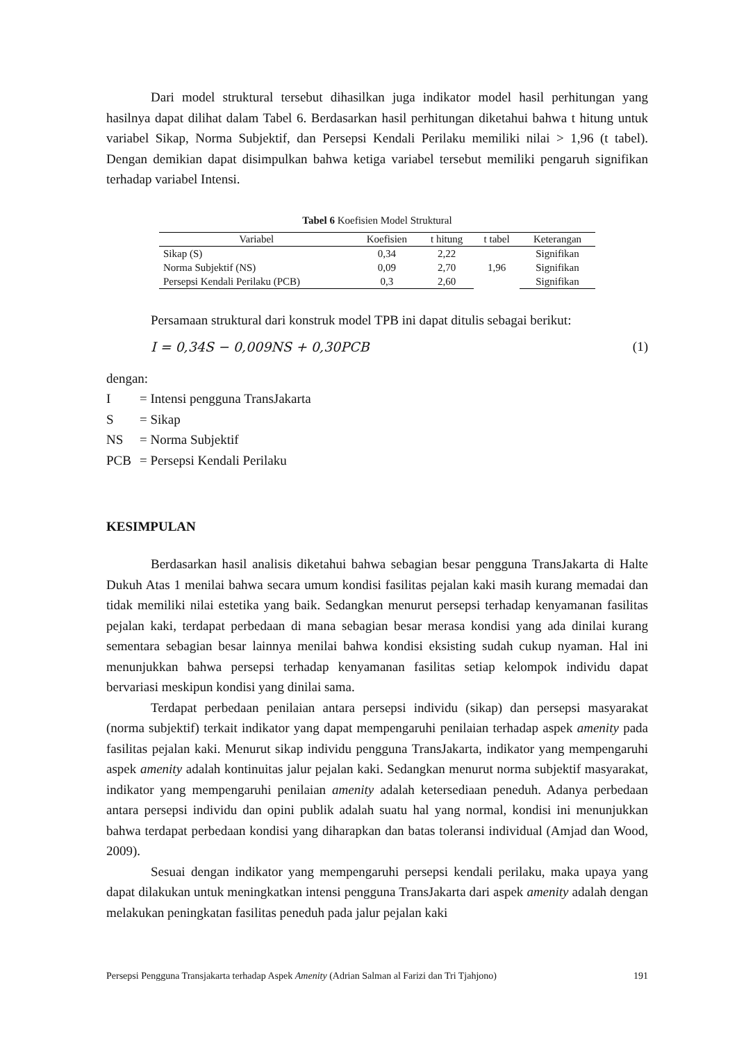Dari model struktural tersebut dihasilkan juga indikator model hasil perhitungan yang hasilnya dapat dilihat dalam Tabel 6. Berdasarkan hasil perhitungan diketahui bahwa t hitung untuk variabel Sikap, Norma Subjektif, dan Persepsi Kendali Perilaku memiliki nilai > 1,96 (t tabel). Dengan demikian dapat disimpulkan bahwa ketiga variabel tersebut memiliki pengaruh signifikan terhadap variabel Intensi.
Tabel 6 Koefisien Model Struktural
| Variabel | Koefisien | t hitung | t tabel | Keterangan |
| --- | --- | --- | --- | --- |
| Sikap (S) | 0,34 | 2,22 | 1,96 | Signifikan |
| Norma Subjektif (NS) | 0,09 | 2,70 | | Signifikan |
| Persepsi Kendali Perilaku (PCB) | 0,3 | 2,60 | | Signifikan |
Persamaan struktural dari konstruk model TPB ini dapat ditulis sebagai berikut:
I = 0,34S − 0,009NS + 0,30PCB (1)
dengan:
| I | = Intensi pengguna TransJakarta |
| S | = Sikap |
| NS | = Norma Subjektif |
| PCB | = Persepsi Kendali Perilaku |
KESIMPULAN
Berdasarkan hasil analisis diketahui bahwa sebagian besar pengguna TransJakarta di Halte Dukuh Atas 1 menilai bahwa secara umum kondisi fasilitas pejalan kaki masih kurang memadai dan tidak memiliki nilai estetika yang baik. Sedangkan menurut persepsi terhadap kenyamanan fasilitas pejalan kaki, terdapat perbedaan di mana sebagian besar merasa kondisi yang ada dinilai kurang sementara sebagian besar lainnya menilai bahwa kondisi eksisting sudah cukup nyaman. Hal ini menunjukkan bahwa persepsi terhadap kenyamanan fasilitas setiap kelompok individu dapat bervariasi meskipun kondisi yang dinilai sama.
Terdapat perbedaan penilaian antara persepsi individu (sikap) dan persepsi masyarakat (norma subjektif) terkait indikator yang dapat mempengaruhi penilaian terhadap aspek amenity pada fasilitas pejalan kaki. Menurut sikap individu pengguna TransJakarta, indikator yang mempengaruhi aspek amenity adalah kontinuitas jalur pejalan kaki. Sedangkan menurut norma subjektif masyarakat, indikator yang mempengaruhi penilaian amenity adalah ketersediaan peneduh. Adanya perbedaan antara persepsi individu dan opini publik adalah suatu hal yang normal, kondisi ini menunjukkan bahwa terdapat perbedaan kondisi yang diharapkan dan batas toleransi individual (Amjad dan Wood, 2009).
Sesuai dengan indikator yang mempengaruhi persepsi kendali perilaku, maka upaya yang dapat dilakukan untuk meningkatkan intensi pengguna TransJakarta dari aspek amenity adalah dengan melakukan peningkatan fasilitas peneduh pada jalur pejalan kaki
Persepsi Pengguna Transjakarta terhadap Aspek Amenity (Adrian Salman al Farizi dan Tri Tjahjono) 191